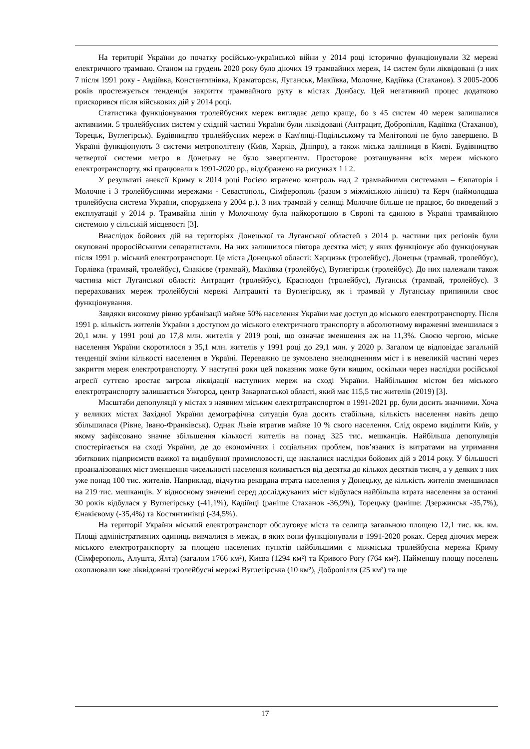На території України до початку російсько-української війни у 2014 році історично функціонували 32 мережі електричного трамваю. Станом на грудень 2020 року було діючих 19 трамвайних мереж, 14 систем були ліквідовані (з них 7 після 1991 року - Авдіївка, Константинівка, Краматорськ, Луганськ, Макіївка, Молочне, Кадіївка (Стаханов). З 2005-2006 років простежується тенденція закриття трамвайного руху в містах Донбасу. Цей негативний процес додатково прискорився після військових дій у 2014 році.
Статистика функціонування тролейбусних мереж виглядає дещо краще, бо з 45 систем 40 мереж залишалися активними. 5 тролейбусних систем у східній частині України були ліквідовані (Антрацит, Добропілля, Кадіївка (Стаханов), Торецьк, Вуглегірськ). Будівництво тролейбусних мереж в Кам'янці-Подільському та Мелітополі не було завершено. В Україні функціонують 3 системи метрополітену (Київ, Харків, Дніпро), а також міська залізниця в Києві. Будівництво четвертої системи метро в Донецьку не було завершеним. Просторове розташування всіх мереж міського електротранспорту, які працювали в 1991-2020 рр., відображено на рисунках 1 і 2.
У результаті анексії Криму в 2014 році Росією втрачено контроль над 2 трамвайними системами – Євпаторія і Молочне і 3 тролейбусними мережами - Севастополь, Сімферополь (разом з міжміською лінією) та Керч (наймолодша тролейбусна система України, споруджена у 2004 р.). З них трамвай у селищі Молочне більше не працює, бо виведений з експлуатації у 2014 р. Трамвайна лінія у Молочному була найкоротшою в Європі та єдиною в Україні трамвайною системою у сільській місцевості [3].
Внаслідок бойових дій на територіях Донецької та Луганської областей з 2014 р. частини цих регіонів були окуповані проросійськими сепаратистами. На них залишилося півтора десятка міст, у яких функціонує або функціонував після 1991 р. міський електротранспорт. Це міста Донецької області: Харцизьк (тролейбус), Донецьк (трамвай, тролейбус), Горлівка (трамвай, тролейбус), Єнакієве (трамвай), Макіївка (тролейбус), Вуглегірськ (тролейбус). До них належали також частина міст Луганської області: Антрацит (тролейбус), Краснодон (тролейбус), Луганськ (трамвай, тролейбус). З перерахованих мереж тролейбусні мережі Антрациті та Вуглегірську, як і трамвай у Луганську припинили своє функціонування.
Завдяки високому рівню урбанізації майже 50% населення України має доступ до міського електротранспорту. Після 1991 р. кількість жителів України з доступом до міського електричного транспорту в абсолютному вираженні зменшилася з 20,1 млн. у 1991 році до 17,8 млн. жителів у 2019 році, що означає зменшення аж на 11,3%. Своєю чергою, міське населення України скоротилося з 35,1 млн. жителів у 1991 році до 29,1 млн. у 2020 р. Загалом це відповідає загальній тенденції зміни кількості населення в Україні. Переважно це зумовлено знелюдненням міст і в невеликій частині через закриття мереж електротранспорту. У наступні роки цей показник може бути вищим, оскільки через наслідки російської агресії суттєво зростає загроза ліквідації наступних мереж на сході України. Найбільшим містом без міського електротранспорту залишається Ужгород, центр Закарпатської області, який має 115,5 тис жителів (2019) [3].
Масштаби депопуляції у містах з наявним міським електротранспортом в 1991-2021 рр. були досить значними. Хоча у великих містах Західної України демографічна ситуація була досить стабільна, кількість населення навіть дещо збільшилася (Рівне, Івано-Франківськ). Однак Львів втратив майже 10 % свого населення. Слід окремо виділити Київ, у якому зафіксовано значне збільшення кількості жителів на понад 325 тис. мешканців. Найбільша депопуляція спостерігається на сході України, де до економічних і соціальних проблем, пов’язаних із витратами на утримання збиткових підприємств важкої та видобувної промисловості, ще наклалися наслідки бойових дій з 2014 року. У більшості проаналізованих міст зменшення чисельності населення коливається від десятка до кількох десятків тисяч, а у деяких з них уже понад 100 тис. жителів. Наприклад, відчутна рекордна втрата населення у Донецьку, де кількість жителів зменшилася на 219 тис. мешканців. У відносному значенні серед досліджуваних міст відбулася найбільша втрата населення за останні 30 років відбулася у Вуглегірську (-41,1%), Кадіївці (раніше Стаханов -36,9%), Торецьку (раніше: Дзержинськ -35,7%), Єнакієвому (-35,4%) та Костянтинівці (-34,5%).
На території України міський електротранспорт обслуговує міста та селища загальною площею 12,1 тис. кв. км. Площі адміністративних одиниць вивчалися в межах, в яких вони функціонували в 1991-2020 роках. Серед діючих мереж міського електротранспорту за площею населених пунктів найбільшими є міжміська тролейбусна мережа Криму (Сімферополь, Алушта, Ялта) (загалом 1766 км²), Києва (1294 км²) та Кривого Рогу (764 км²). Найменшу площу поселень охоплювали вже ліквідовані тролейбусні мережі Вуглегірська (10 км²), Добропілля (25 км²) та ще
17